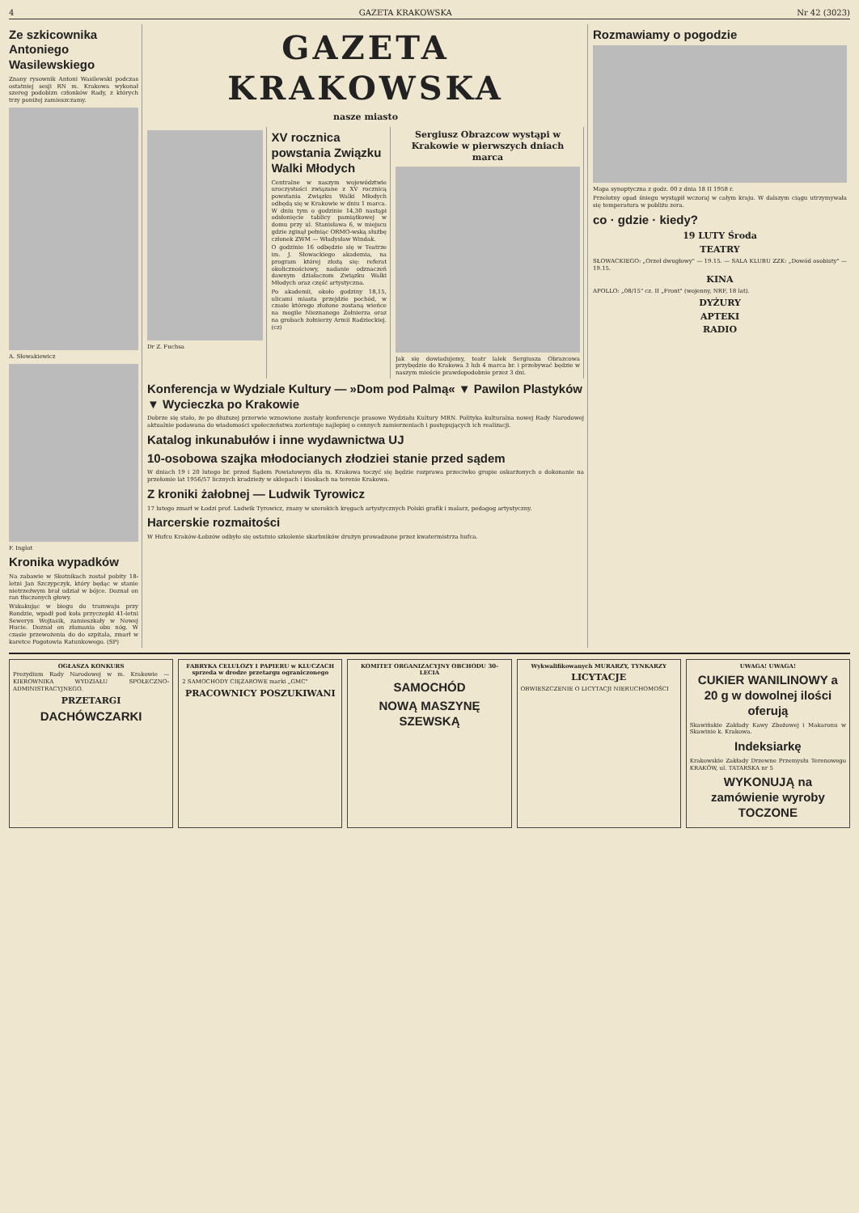4 GAZETA KRAKOWSKA Nr 42 (3023)
Ze szkicownika Antoniego Wasilewskiego
Znany rysownik Antoni Wasilewski podczas ostatniej sesji RN m. Krakowa wykonał szereg podobizn członków Rady, z których trzy poniżej zamieszczamy.
A. Słowakiewicz
F. Inglot
Kronika wypadków
Na zabawie w Skotnikach został pobity 18-letni Jan Szczypczyk, który będąc w stanie nietrzeźwym brał udział w bójce. Doznał on ran tłuczonych głowy.
Wskakując w biegu do tramwaju przy Rondzie, wpadł pod koła przyczepki 41-letni Seweryn Wojtasik, zamieszkały w Nowej Hucie. Doznał on złamania obu nóg. W czasie przewożenia do do szpitala, zmarł w karetce Pogotowia Ratunkowego. (SP)
GAZETA KRAKOWSKA
nasze miasto
Dr Z. Fuchsa
XV rocznica powstania Związku Walki Młodych
Centralne w naszym województwie uroczystości związane z XV rocznicą powstania Związku Walki Młodych odbędą się w Krakowie w dniu 1 marca. W dniu tym o godzinie 14,30 nastąpi odsłonięcie tablicy pamiątkowej w domu przy ul. Stanisława 6, w miejscu gdzie zginął pełniąc ORMO-wską służbę członek ZWM — Władysław Windak.
O godzinie 16 odbędzie się w Teatrze im. J. Słowackiego akademia, na program której złożą się: referat okolicznościowy, nadanie odznaczeń dawnym działaczom Związku Walki Młodych oraz część artystyczna.
Po akademii, około godziny 18,15, ulicami miasta przejdzie pochód, w czasie którego złożone zostaną wieńce na mogile Nieznanego Żołnierza oraz na grobach żołnierzy Armii Radzieckiej. (cz)
Sergiusz Obrazcow wystąpi w Krakowie w pierwszych dniach marca
Jak się dowiadujemy, teatr lalek Sergiusza Obrazcowa przybędzie do Krakowa 3 lub 4 marca br. i przebywać będzie w naszym mieście prawdopodobnie przez 3 dni.
Konferencja w Wydziale Kultury — »Dom pod Palmą« ▼ Pawilon Plastyków ▼ Wycieczka po Krakowie
Dobrze się stało, że po dłuższej przerwie wznowione zostały konferencje prasowe Wydziału Kultury MRN. Polityka kulturalna nowej Rady Narodowej aktualnie podawana do wiadomości społeczeństwa zorientuje najlepiej o cennych zamierzeniach i postępujących ich realizacji.
Katalog inkunabułów i inne wydawnictwa UJ
10-osobowa szajka młodocianych złodziei stanie przed sądem
W dniach 19 i 20 lutego br. przed Sądem Powiatowym dla m. Krakowa toczyć się będzie rozprawa przeciwko grupie oskarżonych o dokonanie na przełomie lat 1956/57 licznych kradzieży w sklepach i kioskach na terenie Krakowa.
Z kroniki żałobnej — Ludwik Tyrowicz
17 lutego zmarł w Łodzi prof. Ludwik Tyrowicz, znany w szerokich kręgach artystycznych Polski grafik i malarz, pedagog artystyczny.
Harcerskie rozmaitości
W Hufcu Kraków-Łobzów odbyło się ostatnio szkolenie skarbników drużyn prowadzone przez kwatermistrza hufca.
Rozmawiamy o pogodzie
Mapa synoptyczna z godz. 00 z dnia 18 II 1958 r.
Przelotny opad śniegu wystąpił wczoraj w całym kraju. W dalszym ciągu utrzymywała się temperatura w pobliżu zera.
co · gdzie · kiedy?
19 LUTY Środa
TEATRY
SŁOWACKIEGO: „Orzeł dwugłowy" — 19.15. — SALA KLUBU ZZK: „Dowód osobisty" — 19.15.
KINA
APOLLO: „08/15" cz. II „Front" (wojenny, NRF, 18 lat).
DYŻURY
APTEKI
RADIO
OGŁASZA KONKURS
Prezydium Rady Narodowej w m. Krakowie — KIEROWNIKA WYDZIAŁU SPOŁECZNO-ADMINISTRACYJNEGO.
PRZETARGI
DACHÓWCZARKI
FABRYKA CELULOZY I PAPIERU w KLUCZACH sprzeda w drodze przetargu ograniczonego
2 SAMOCHODY CIĘŻAROWE marki „GMC"
PRACOWNICY POSZUKIWANI
KOMITET ORGANIZACYJNY OBCHODU 30-LECIA
SAMOCHÓD
NOWĄ MASZYNĘ SZEWSKĄ
Wykwalifikowanych MURARZY, TYNKARZY
LICYTACJE
OBWIESZCZENIE O LICYTACJI NIERUCHOMOŚCI
UWAGA! UWAGA!
CUKIER WANILINOWY a 20 g w dowolnej ilości oferują
Skawińskie Zakłady Kawy Zbożowej i Makaronu w Skawinie k. Krakowa.
Indeksiarkę
Krakowskie Zakłady Drzewne Przemysłu Terenowego KRAKÓW, ul. TATARSKA nr 5
WYKONUJĄ na zamówienie wyroby TOCZONE